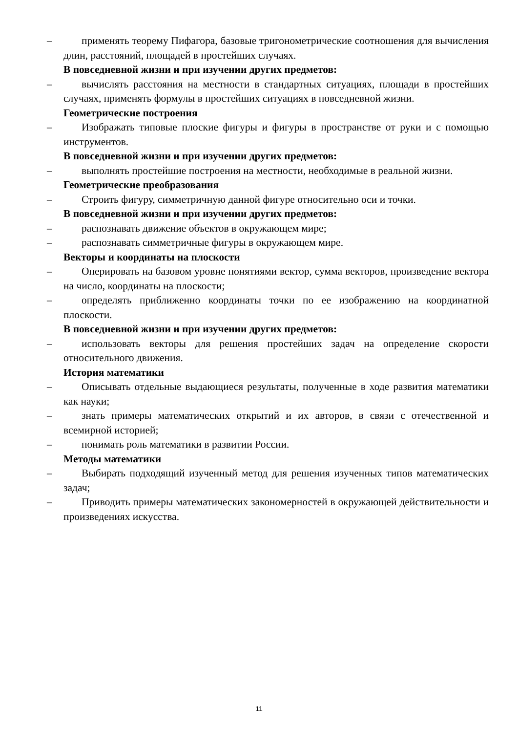– применять теорему Пифагора, базовые тригонометрические соотношения для вычисления длин, расстояний, площадей в простейших случаях.
В повседневной жизни и при изучении других предметов:
– вычислять расстояния на местности в стандартных ситуациях, площади в простейших случаях, применять формулы в простейших ситуациях в повседневной жизни.
Геометрические построения
– Изображать типовые плоские фигуры и фигуры в пространстве от руки и с помощью инструментов.
В повседневной жизни и при изучении других предметов:
– выполнять простейшие построения на местности, необходимые в реальной жизни.
Геометрические преобразования
– Строить фигуру, симметричную данной фигуре относительно оси и точки.
В повседневной жизни и при изучении других предметов:
– распознавать движение объектов в окружающем мире;
– распознавать симметричные фигуры в окружающем мире.
Векторы и координаты на плоскости
– Оперировать на базовом уровне понятиями вектор, сумма векторов, произведение вектора на число, координаты на плоскости;
– определять приближенно координаты точки по ее изображению на координатной плоскости.
В повседневной жизни и при изучении других предметов:
– использовать векторы для решения простейших задач на определение скорости относительного движения.
История математики
– Описывать отдельные выдающиеся результаты, полученные в ходе развития математики как науки;
– знать примеры математических открытий и их авторов, в связи с отечественной и всемирной историей;
– понимать роль математики в развитии России.
Методы математики
– Выбирать подходящий изученный метод для решения изученных типов математических задач;
– Приводить примеры математических закономерностей в окружающей действительности и произведениях искусства.
11